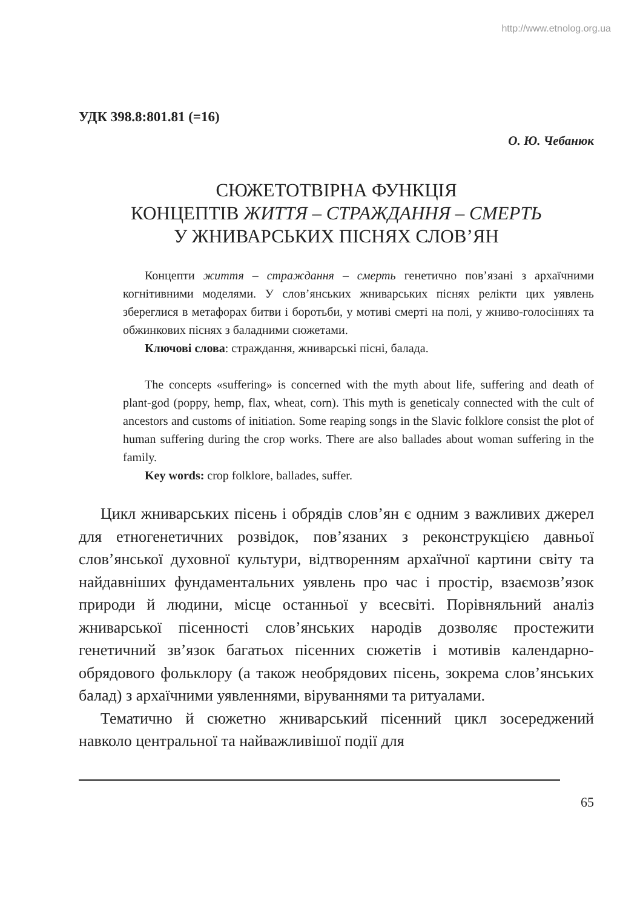http://www.etnolog.org.ua
УДК 398.8:801.81 (=16)
О. Ю. Чебанюк
СЮЖЕТОТВІРНА ФУНКЦІЯ
КОНЦЕПТІВ ЖИТТЯ – СТРАЖДАННЯ – СМЕРТЬ
У ЖНИВАРСЬКИХ ПІСНЯХ СЛОВ’ЯН
Концепти життя – страждання – смерть генетично пов’язані з архаїчними когнітивними моделями. У слов’янських жниварських піснях релікти цих уявлень збереглися в метафорах битви і боротьби, у мотиві смерті на полі, у жниво-голосіннях та обжинкових піснях з баладними сюжетами.
Ключові слова: страждання, жниварські пісні, балада.
The concepts «suffering» is concerned with the myth about life, suffering and death of plant-god (poppy, hemp, flax, wheat, corn). This myth is geneticaly connected with the cult of ancestors and customs of initiation. Some reaping songs in the Slavic folklore consist the plot of human suffering during the crop works. There are also ballades about woman suffering in the family.
Key words: crop folklore, ballades, suffer.
Цикл жниварських пісень і обрядів слов’ян є одним з важливих джерел для етногенетичних розвідок, пов’язаних з реконструкцією давньої слов’янської духовної культури, відтворенням архаїчної картини світу та найдавніших фундаментальних уявлень про час і простір, взаємозв’язок природи й людини, місце останньої у всесвіті. Порівняльний аналіз жниварської пісенності слов’янських народів дозволяє простежити генетичний зв’язок багатьох пісенних сюжетів і мотивів календарно-обрядового фольклору (а також необрядових пісень, зокрема слов’янських балад) з архаїчними уявленнями, віруваннями та ритуалами.
Тематично й сюжетно жниварський пісенний цикл зосереджений навколо центральної та найважливішої події для
65